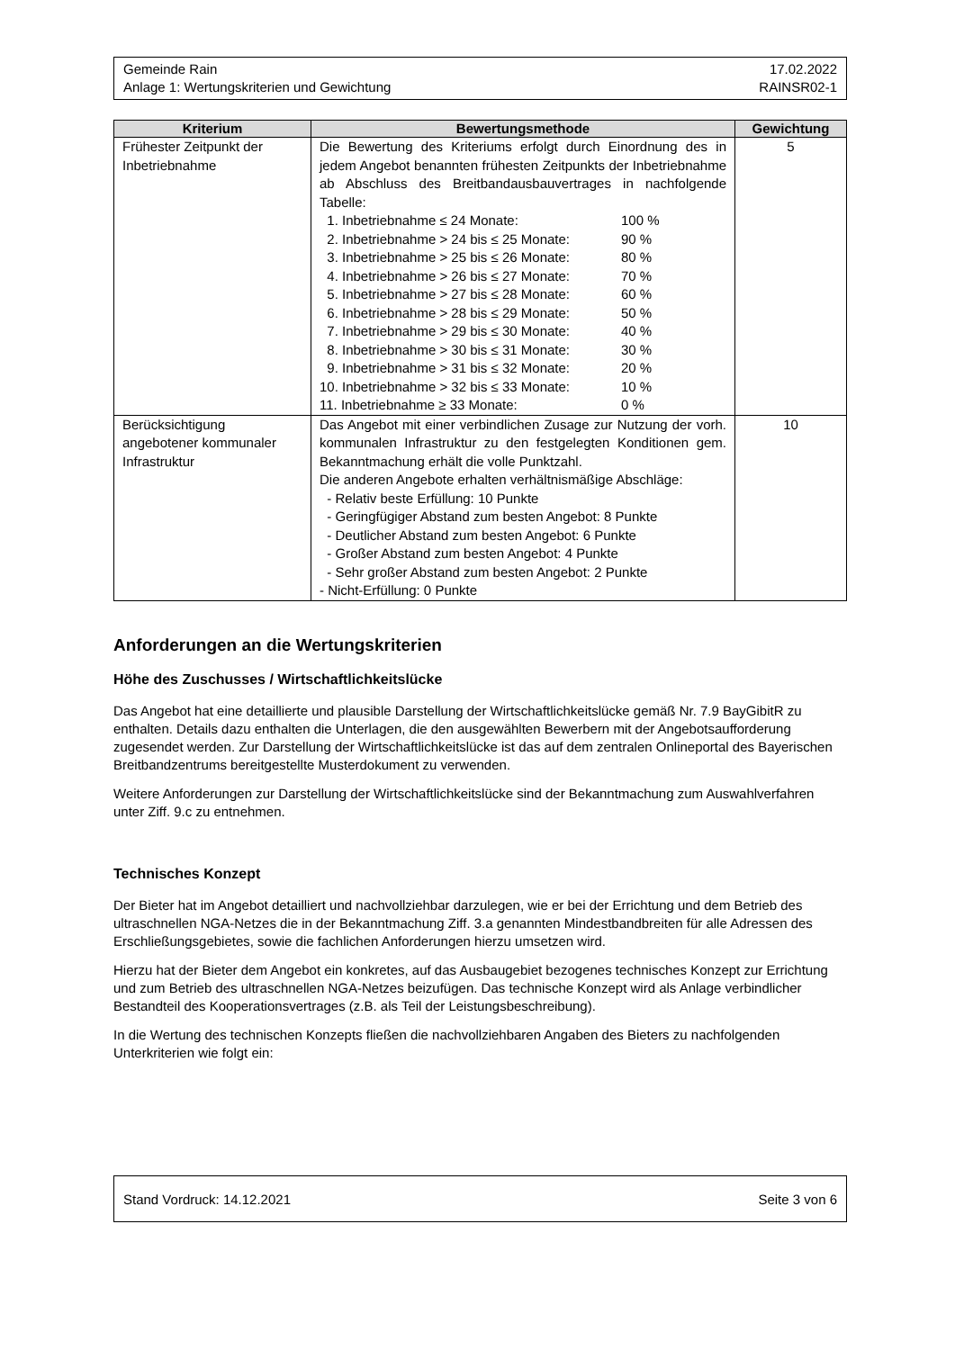Gemeinde Rain 17.02.2022
Anlage 1: Wertungskriterien und Gewichtung RAINSR02-1
| Kriterium | Bewertungsmethode | Gewichtung |
| --- | --- | --- |
| Frühester Zeitpunkt der Inbetriebnahme | Die Bewertung des Kriteriums erfolgt durch Einordnung des in jedem Angebot benannten frühesten Zeitpunkts der Inbetriebnahme ab Abschluss des Breitbandausbauvertrages in nachfolgende Tabelle: 1. Inbetriebnahme ≤ 24 Monate: 100 % 2. Inbetriebnahme > 24 bis ≤ 25 Monate: 90 % 3. Inbetriebnahme > 25 bis ≤ 26 Monate: 80 % 4. Inbetriebnahme > 26 bis ≤ 27 Monate: 70 % 5. Inbetriebnahme > 27 bis ≤ 28 Monate: 60 % 6. Inbetriebnahme > 28 bis ≤ 29 Monate: 50 % 7. Inbetriebnahme > 29 bis ≤ 30 Monate: 40 % 8. Inbetriebnahme > 30 bis ≤ 31 Monate: 30 % 9. Inbetriebnahme > 31 bis ≤ 32 Monate: 20 % 10. Inbetriebnahme > 32 bis ≤ 33 Monate: 10 % 11. Inbetriebnahme ≥ 33 Monate: 0 % | 5 |
| Berücksichtigung angebotener kommunaler Infrastruktur | Das Angebot mit einer verbindlichen Zusage zur Nutzung der vorh. kommunalen Infrastruktur zu den festgelegten Konditionen gem. Bekanntmachung erhält die volle Punktzahl. Die anderen Angebote erhalten verhältnismäßige Abschläge: - Relativ beste Erfüllung: 10 Punkte - Geringfügiger Abstand zum besten Angebot: 8 Punkte - Deutlicher Abstand zum besten Angebot: 6 Punkte - Großer Abstand zum besten Angebot: 4 Punkte - Sehr großer Abstand zum besten Angebot: 2 Punkte - Nicht-Erfüllung: 0 Punkte | 10 |
Anforderungen an die Wertungskriterien
Höhe des Zuschusses / Wirtschaftlichkeitslücke
Das Angebot hat eine detaillierte und plausible Darstellung der Wirtschaftlichkeitslücke gemäß Nr. 7.9 BayGibitR zu enthalten. Details dazu enthalten die Unterlagen, die den ausgewählten Bewerbern mit der Angebotsaufforderung zugesendet werden. Zur Darstellung der Wirtschaftlichkeitslücke ist das auf dem zentralen Onlineportal des Bayerischen Breitbandzentrums bereitgestellte Musterdokument zu verwenden.
Weitere Anforderungen zur Darstellung der Wirtschaftlichkeitslücke sind der Bekanntmachung zum Auswahlverfahren unter Ziff. 9.c zu entnehmen.
Technisches Konzept
Der Bieter hat im Angebot detailliert und nachvollziehbar darzulegen, wie er bei der Errichtung und dem Betrieb des ultraschnellen NGA-Netzes die in der Bekanntmachung Ziff. 3.a genannten Mindestbandbreiten für alle Adressen des Erschließungsgebietes, sowie die fachlichen Anforderungen hierzu umsetzen wird.
Hierzu hat der Bieter dem Angebot ein konkretes, auf das Ausbaugebiet bezogenes technisches Konzept zur Errichtung und zum Betrieb des ultraschnellen NGA-Netzes beizufügen. Das technische Konzept wird als Anlage verbindlicher Bestandteil des Kooperationsvertrages (z.B. als Teil der Leistungsbeschreibung).
In die Wertung des technischen Konzepts fließen die nachvollziehbaren Angaben des Bieters zu nachfolgenden Unterkriterien wie folgt ein:
Stand Vordruck: 14.12.2021 Seite 3 von 6